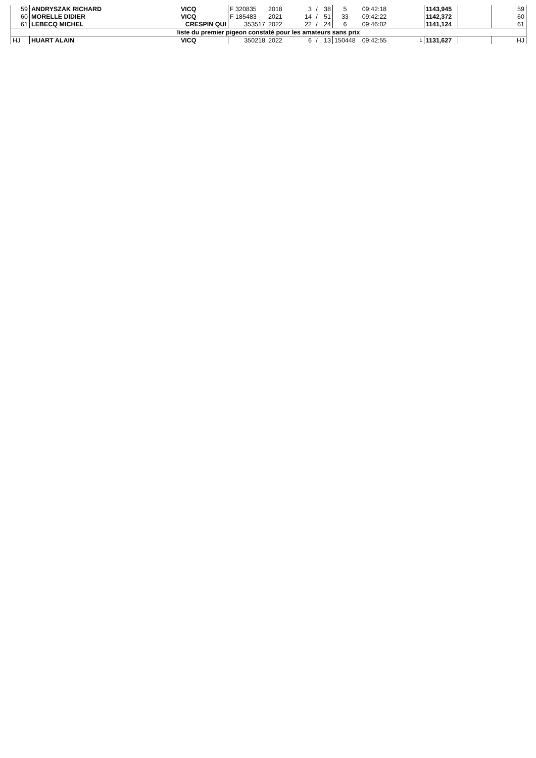| 59 | ANDRYSZAK RICHARD | VICQ | F 320835 | 2018 | 3 | / | 38 | 5 | 09:42:18 | | 1143,945 | | 59 |
| 60 | MORELLE DIDIER | VICQ | F 185483 | 2021 | 14 | / | 51 | 33 | 09:42:22 | | 1142,372 | | 60 |
| 61 | LEBECQ MICHEL | CRESPIN QUI | 353517 | 2022 | 22 | / | 24 | 6 | 09:46:02 | | 1141,124 | | 61 |
| liste du premier pigeon constaté pour les amateurs sans prix | | | | | | | | | | | | | |
| HJ | HUART ALAIN | VICQ | 350218 | 2022 | 6 | / | 13 | 150448 | 09:42:55 | 1 | 1131,627 | | HJ |